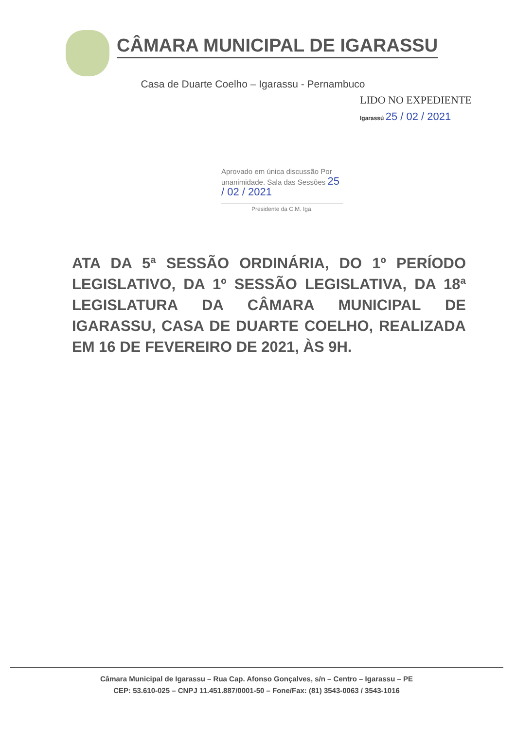CÂMARA MUNICIPAL DE IGARASSU
Casa de Duarte Coelho – Igarassu - Pernambuco
LIDO NO EXPEDIENTE
Igarassú 25 / 02 / 2021
Aprovado em única discussão Por unanimidade. Sala das Sessões 25 / 02 / 2021
Presidente da C.M. Iga.
ATA DA 5ª SESSÃO ORDINÁRIA, DO 1º PERÍODO LEGISLATIVO, DA 1º SESSÃO LEGISLATIVA, DA 18ª LEGISLATURA DA CÂMARA MUNICIPAL DE IGARASSU, CASA DE DUARTE COELHO, REALIZADA EM 16 DE FEVEREIRO DE 2021, ÀS 9H.
Câmara Municipal de Igarassu – Rua Cap. Afonso Gonçalves, s/n – Centro – Igarassu – PE
CEP: 53.610-025 – CNPJ 11.451.887/0001-50 – Fone/Fax: (81) 3543-0063 / 3543-1016